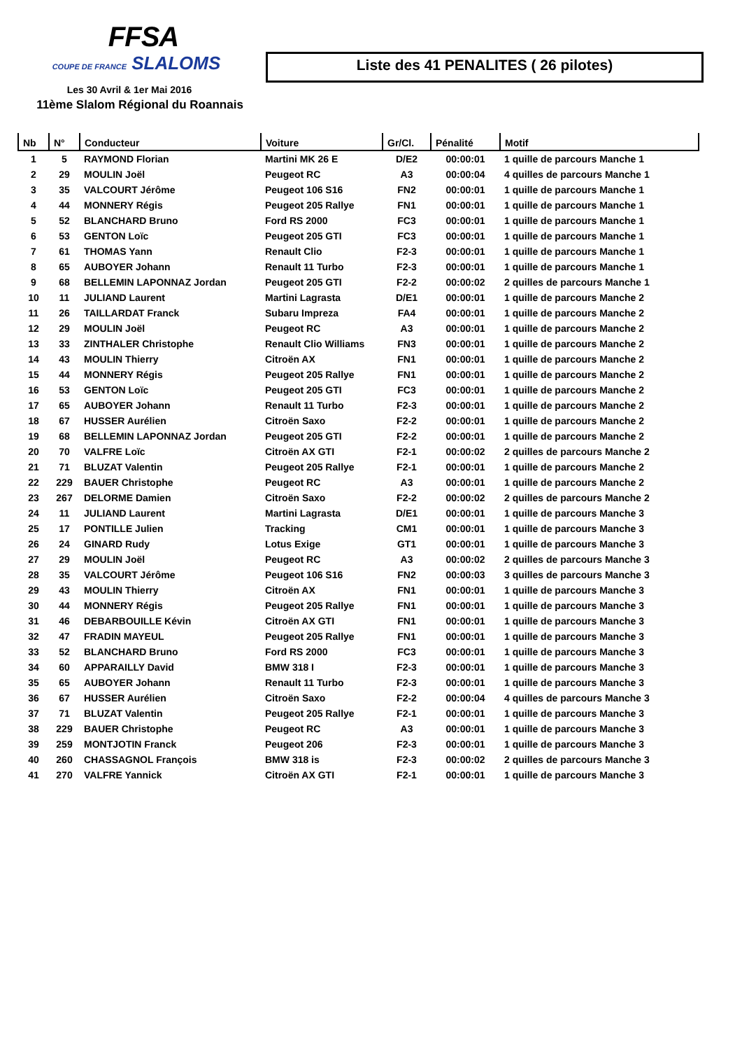FFSA
COUPE DE FRANCE SLALOMS
Les 30 Avril & 1er Mai 2016
11ème Slalom Régional du Roannais
Liste des 41 PENALITES ( 26 pilotes)
| Nb | N° | Conducteur | Voiture | Gr/Cl. | Pénalité | Motif |
| --- | --- | --- | --- | --- | --- | --- |
| 1 | 5 | RAYMOND Florian | Martini MK 26 E | D/E2 | 00:00:01 | 1 quille de parcours Manche 1 |
| 2 | 29 | MOULIN Joël | Peugeot RC | A3 | 00:00:04 | 4 quilles de parcours Manche 1 |
| 3 | 35 | VALCOURT Jérôme | Peugeot 106 S16 | FN2 | 00:00:01 | 1 quille de parcours Manche 1 |
| 4 | 44 | MONNERY Régis | Peugeot 205 Rallye | FN1 | 00:00:01 | 1 quille de parcours Manche 1 |
| 5 | 52 | BLANCHARD Bruno | Ford RS 2000 | FC3 | 00:00:01 | 1 quille de parcours Manche 1 |
| 6 | 53 | GENTON Loïc | Peugeot 205 GTI | FC3 | 00:00:01 | 1 quille de parcours Manche 1 |
| 7 | 61 | THOMAS Yann | Renault Clio | F2-3 | 00:00:01 | 1 quille de parcours Manche 1 |
| 8 | 65 | AUBOYER Johann | Renault 11 Turbo | F2-3 | 00:00:01 | 1 quille de parcours Manche 1 |
| 9 | 68 | BELLEMIN LAPONNAZ Jordan | Peugeot 205 GTI | F2-2 | 00:00:02 | 2 quilles de parcours Manche 1 |
| 10 | 11 | JULIAND Laurent | Martini Lagrasta | D/E1 | 00:00:01 | 1 quille de parcours Manche 2 |
| 11 | 26 | TAILLARDAT Franck | Subaru Impreza | FA4 | 00:00:01 | 1 quille de parcours Manche 2 |
| 12 | 29 | MOULIN Joël | Peugeot RC | A3 | 00:00:01 | 1 quille de parcours Manche 2 |
| 13 | 33 | ZINTHALER Christophe | Renault Clio Williams | FN3 | 00:00:01 | 1 quille de parcours Manche 2 |
| 14 | 43 | MOULIN Thierry | Citroën AX | FN1 | 00:00:01 | 1 quille de parcours Manche 2 |
| 15 | 44 | MONNERY Régis | Peugeot 205 Rallye | FN1 | 00:00:01 | 1 quille de parcours Manche 2 |
| 16 | 53 | GENTON Loïc | Peugeot 205 GTI | FC3 | 00:00:01 | 1 quille de parcours Manche 2 |
| 17 | 65 | AUBOYER Johann | Renault 11 Turbo | F2-3 | 00:00:01 | 1 quille de parcours Manche 2 |
| 18 | 67 | HUSSER Aurélien | Citroën Saxo | F2-2 | 00:00:01 | 1 quille de parcours Manche 2 |
| 19 | 68 | BELLEMIN LAPONNAZ Jordan | Peugeot 205 GTI | F2-2 | 00:00:01 | 1 quille de parcours Manche 2 |
| 20 | 70 | VALFRE Loïc | Citroën AX GTI | F2-1 | 00:00:02 | 2 quilles de parcours Manche 2 |
| 21 | 71 | BLUZAT Valentin | Peugeot 205 Rallye | F2-1 | 00:00:01 | 1 quille de parcours Manche 2 |
| 22 | 229 | BAUER Christophe | Peugeot RC | A3 | 00:00:01 | 1 quille de parcours Manche 2 |
| 23 | 267 | DELORME Damien | Citroën Saxo | F2-2 | 00:00:02 | 2 quilles de parcours Manche 2 |
| 24 | 11 | JULIAND Laurent | Martini Lagrasta | D/E1 | 00:00:01 | 1 quille de parcours Manche 3 |
| 25 | 17 | PONTILLE Julien | Tracking | CM1 | 00:00:01 | 1 quille de parcours Manche 3 |
| 26 | 24 | GINARD Rudy | Lotus Exige | GT1 | 00:00:01 | 1 quille de parcours Manche 3 |
| 27 | 29 | MOULIN Joël | Peugeot RC | A3 | 00:00:02 | 2 quilles de parcours Manche 3 |
| 28 | 35 | VALCOURT Jérôme | Peugeot 106 S16 | FN2 | 00:00:03 | 3 quilles de parcours Manche 3 |
| 29 | 43 | MOULIN Thierry | Citroën AX | FN1 | 00:00:01 | 1 quille de parcours Manche 3 |
| 30 | 44 | MONNERY Régis | Peugeot 205 Rallye | FN1 | 00:00:01 | 1 quille de parcours Manche 3 |
| 31 | 46 | DEBARBOUILLE Kévin | Citroën AX GTI | FN1 | 00:00:01 | 1 quille de parcours Manche 3 |
| 32 | 47 | FRADIN MAYEUL | Peugeot 205 Rallye | FN1 | 00:00:01 | 1 quille de parcours Manche 3 |
| 33 | 52 | BLANCHARD Bruno | Ford RS 2000 | FC3 | 00:00:01 | 1 quille de parcours Manche 3 |
| 34 | 60 | APPARAILLY David | BMW 318 I | F2-3 | 00:00:01 | 1 quille de parcours Manche 3 |
| 35 | 65 | AUBOYER Johann | Renault 11 Turbo | F2-3 | 00:00:01 | 1 quille de parcours Manche 3 |
| 36 | 67 | HUSSER Aurélien | Citroën Saxo | F2-2 | 00:00:04 | 4 quilles de parcours Manche 3 |
| 37 | 71 | BLUZAT Valentin | Peugeot 205 Rallye | F2-1 | 00:00:01 | 1 quille de parcours Manche 3 |
| 38 | 229 | BAUER Christophe | Peugeot RC | A3 | 00:00:01 | 1 quille de parcours Manche 3 |
| 39 | 259 | MONTJOTIN Franck | Peugeot 206 | F2-3 | 00:00:01 | 1 quille de parcours Manche 3 |
| 40 | 260 | CHASSAGNOL François | BMW 318 is | F2-3 | 00:00:02 | 2 quilles de parcours Manche 3 |
| 41 | 270 | VALFRE Yannick | Citroën AX GTI | F2-1 | 00:00:01 | 1 quille de parcours Manche 3 |